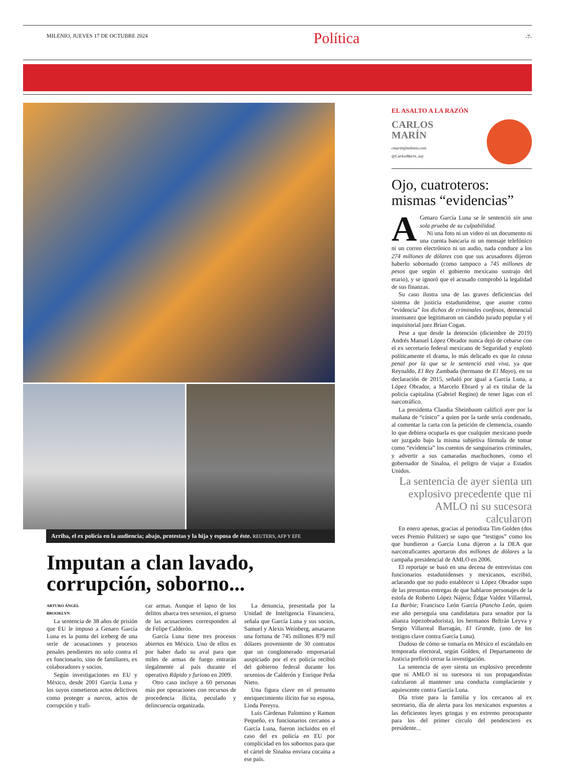MILENIO, JUEVES 17 DE OCTUBRE 2024
Política
-7-
Arriba, el ex policía en la audiencia; abajo, protestas y la hija y esposa de éste. REUTERS, AFP Y EFE
Imputan a clan lavado, corrupción, soborno...
ARTURO ÁNGEL
BROOKLYN
La sentencia de 38 años de prisión que EU le impuso a Genaro García Luna es la punta del iceberg de una serie de acusaciones y procesos penales pendientes no solo contra el ex funcionario, sino de familiares, ex colaboradores y socios.
Según investigaciones en EU y México, desde 2001 García Luna y los suyos cometieron actos delictivos como proteger a narcos, actos de corrupción y trafi-
car armas. Aunque el lapso de los delitos abarca tres sexenios, el grueso de las acusaciones corresponden al de Felipe Calderón.
García Luna tiene tres procesos abiertos en México. Uno de ellos es por haber dado su aval para que miles de armas de fuego entrarán ilegalmente al país durante el operativo Rápido y furioso en 2009.
Otro caso incluye a 60 personas más por operaciones con recursos de procedencia ilícita, peculado y delincuencia organizada.
La denuncia, presentada por la Unidad de Inteligencia Financiera, señala que García Luna y sus socios, Samuel y Alexis Weinberg, amasaron una fortuna de 745 millones 879 mil dólares proveniente de 30 contratos que un conglomerado empresarial auspiciado por el ex policía recibió del gobierno federal durante los sexenios de Calderón y Enrique Peña Nieto.
Una figura clave en el presunto enriquecimiento ilícito fue su esposa, Linda Pereyra.
Luis Cárdenas Palomino y Ramon Pequeño, ex funcionarios cercanos a García Luna, fueron incluidos en el caso del ex policía en EU por complicidad en los sobornos para que el cártel de Sinaloa enviara cocaína a ese país.
EL ASALTO A LA RAZÓN
CARLOS
MARÍN
cmarin@milenio.com
@CarlosMarin_soy
Ojo, cuatroteros: mismas “evidencias”
A Genaro García Luna se le sentenció sin una sola prueba de su culpabilidad.
Ni una foto ni un video ni un documento ni una cuenta bancaria ni un mensaje telefónico ni un correo electrónico ni un audio, nada conduce a los 274 millones de dólares con que sus acusadores dijeron haberlo sobornado (como tampoco a 745 millones de pesos que según el gobierno mexicano sustrajo del erario), y se ignoró que el acusado comprobó la legalidad de sus finanzas.
Su caso ilustra una de las graves deficiencias del sistema de justicia estadunidense, que asume como “evidencia” los dichos de criminales confesos, demencial insensatez que legitimaron un cándido jurado popular y el inquisitorial juez Brian Cogan.
Pese a que desde la detención (diciembre de 2019) Andrés Manuel López Obrador nunca dejó de cebarse con el ex secretario federal mexicano de Seguridad y explotó políticamente el drama, lo más delicado es que la causa penal por la que se le sentenció está viva, ya que Reynaldo, El Rey Zambada (hermano de El Mayo), en su declaración de 2015, señaló por igual a García Luna, a López Obrador, a Marcelo Ebrard y al ex titular de la policía capitalina (Gabriel Regino) de tener ligas con el narcotráfico.
La presidenta Claudia Sheinbaum calificó ayer por la mañana de “cínico” a quien por la tarde sería condenado, al comentar la carta con la petición de clemencia, cuando lo que debiera ocuparla es que cualquier mexicano puede ser juzgado bajo la misma subjetiva fórmula de tomar como “evidencia” los cuentos de sanguinarios criminales, y advertir a sus camaradas machuchones, como el gobernador de Sinaloa, el peligro de viajar a Estados Unidos.
La sentencia de ayer sienta un explosivo precedente que ni AMLO ni su sucesora calcularon
En enero apenas, gracias al periodista Tim Golden (dos veces Premio Pulitzer) se supo que “testigos” como los que hundieron a García Luna dijeron a la DEA que narcotraficantes aportaron dos millones de dólares a la campaña presidencial de AMLO en 2006.
El reportaje se basó en una decena de entrevistas con funcionarios estadunidenses y mexicanos, escribió, aclarando que no pudo establecer si López Obrador supo de las presuntas entregas de que hablaron personajes de la estofa de Roberto López Nájera; Édgar Valdez Villarreal, La Barbie; Francisco León García (Pancho León, quien ese año perseguía una candidatura para senador por la alianza lopezobradorista), los hermanos Beltrán Leyva y Sergio Villarreal Barragán, El Grande, (uno de los testigos clave contra García Luna).
Dudoso de cómo se tomaría en México el escándalo en temporada electoral, según Golden, el Departamento de Justicia prefirió cerrar la investigación.
La sentencia de ayer sienta un explosivo precedente que ni AMLO ni su sucesora ni sus propagandistas calcularon al mantener una conducta complaciente y aquiescente contra García Luna.
Día triste para la familia y los cercanos al ex secretario, día de alerta para los mexicanos expuestos a las deficientes leyes gringas y en extremo preocupante para los del primer círculo del pendenciero ex presidente...